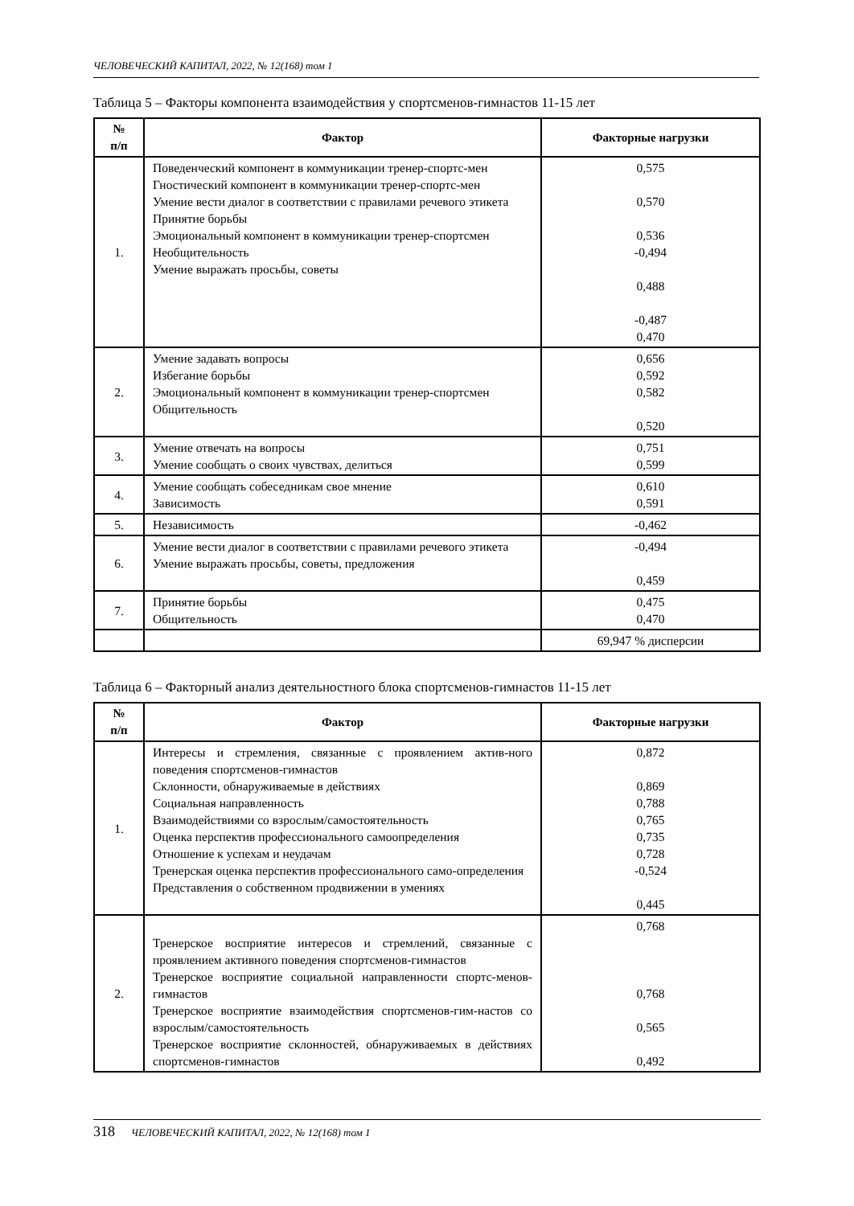ЧЕЛОВЕЧЕСКИЙ КАПИТАЛ, 2022, № 12(168) том 1
Таблица 5 – Факторы компонента взаимодействия у спортсменов-гимнастов 11-15 лет
| № п/п | Фактор | Факторные нагрузки |
| --- | --- | --- |
| 1. | Поведенческий компонент в коммуникации тренер-спортс-мен Гностический компонент в коммуникации тренер-спортс-мен Умение вести диалог в соответствии с правилами речевого этикета Принятие борьбы Эмоциональный компонент в коммуникации тренер-спортсмен Необщительность Умение выражать просьбы, советы | 0,575 0,570 0,536 -0,494 0,488 -0,487 0,470 |
| 2. | Умение задавать вопросы Избегание борьбы Эмоциональный компонент в коммуникации тренер-спортсмен Общительность | 0,656 0,592 0,582 0,520 |
| 3. | Умение отвечать на вопросы Умение сообщать о своих чувствах, делиться | 0,751 0,599 |
| 4. | Умение сообщать собеседникам свое мнение Зависимость | 0,610 0,591 |
| 5. | Независимость | -0,462 |
| 6. | Умение вести диалог в соответствии с правилами речевого этикета Умение выражать просьбы, советы, предложения | -0,494 0,459 |
| 7. | Принятие борьбы Общительность | 0,475 0,470 |
| | | 69,947 % дисперсии |
Таблица 6 – Факторный анализ деятельностного блока спортсменов-гимнастов 11-15 лет
| № п/п | Фактор | Факторные нагрузки |
| --- | --- | --- |
| 1. | Интересы и стремления, связанные с проявлением актив-ного поведения спортсменов-гимнастов Склонности, обнаруживаемые в действиях Социальная направленность Взаимодействиями со взрослым/самостоятельность Оценка перспектив профессионального самоопределения Отношение к успехам и неудачам Тренерская оценка перспектив профессионального само-определения Представления о собственном продвижении в умениях | 0,872 0,869 0,788 0,765 0,735 0,728 -0,524 0,445 |
| 2. | Тренерское восприятие интересов и стремлений, связанные с проявлением активного поведения спортсменов-гимнастов Тренерское восприятие социальной направленности спортс-менов-гимнастов Тренерское восприятие взаимодействия спортсменов-гим-настов со взрослым/самостоятельность Тренерское восприятие склонностей, обнаруживаемых в действиях спортсменов-гимнастов | 0,768 0,768 0,565 0,492 |
318 ЧЕЛОВЕЧЕСКИЙ КАПИТАЛ, 2022, № 12(168) том 1